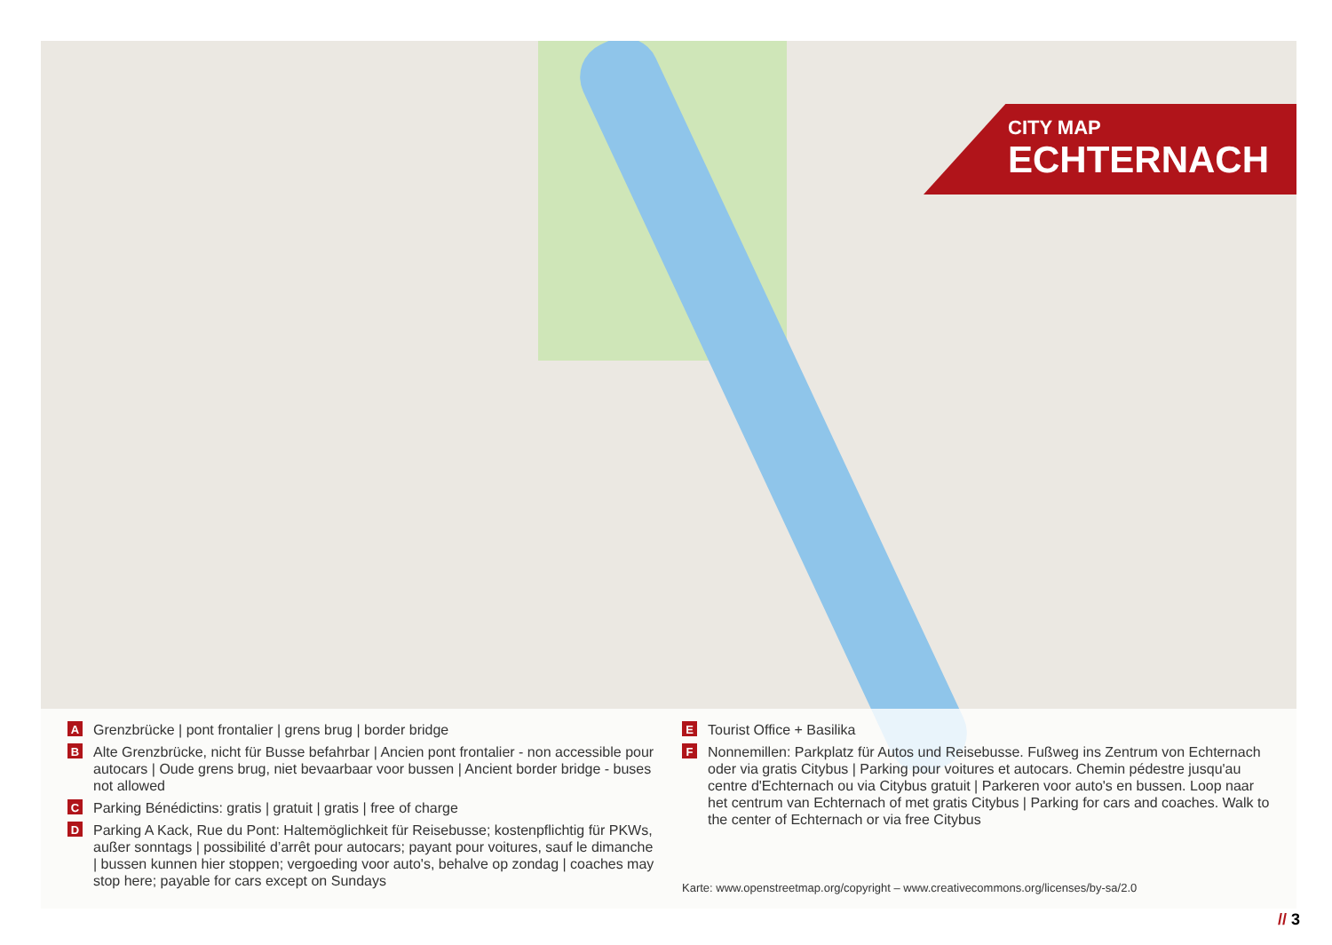CITY MAP
ECHTERNACH
A Grenzbrücke | pont frontalier | grens brug | border bridge
B Alte Grenzbrücke, nicht für Busse befahrbar | Ancien pont frontalier - non accessible pour autocars | Oude grens brug, niet bevaarbaar voor bussen | Ancient border bridge - buses not allowed
C Parking Bénédictins: gratis | gratuit | gratis | free of charge
D Parking A Kack, Rue du Pont: Haltemöglichkeit für Reisebusse; kostenpflichtig für PKWs, außer sonntags | possibilité d’arrêt pour autocars; payant pour voitures, sauf le dimanche | bussen kunnen hier stoppen; vergoeding voor auto's, behalve op zondag | coaches may stop here; payable for cars except on Sundays
E Tourist Office + Basilika
F Nonnemillen: Parkplatz für Autos und Reisebusse. Fußweg ins Zentrum von Echternach oder via gratis Citybus | Parking pour voitures et autocars. Chemin pédestre jusqu'au centre d'Echternach ou via Citybus gratuit | Parkeren voor auto's en bussen. Loop naar het centrum van Echternach of met gratis Citybus | Parking for cars and coaches. Walk to the center of Echternach or via free Citybus
Karte: www.openstreetmap.org/copyright – www.creativecommons.org/licenses/by-sa/2.0
// 3